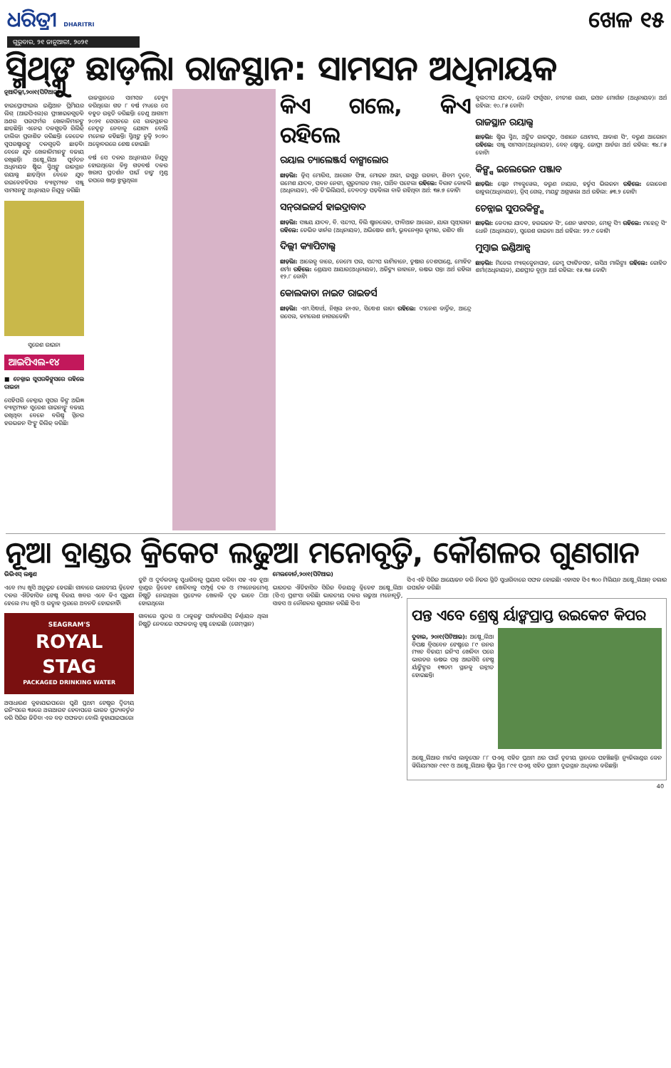ଧରିତ୍ରୀ DHARITRI
ଖେଳ ୧୫
ଗୁରୁବାର, ୨୧ ଜାନୁଆରୀ, ୨୦୨୧
ସ୍ମିଥ୍‌ଙ୍କୁ ଛାଡ଼ିଲା ରାଜସ୍ଥାନ: ସାମସନ ଅଧିନାୟକ
ନୂଆଦିଲ୍ଲୀ,୨୦।୧(ପିଟିଆଇ)
ହାଇପ୍ରୋଫାଇଲ ଇଣ୍ଡିଆନ ପ୍ରିମିୟର ଲିଗ୍ (ଆଇପିଏଲ)ର ଫ୍ରାଞ୍ଚାଇଜଗୁଡ଼ିକ ଅଣର ପରଫର୍ମର ଖେଳାଳିମାନଙ୍କୁ ଛାଡ଼ିଛନ୍ତି। ଏନେଇ ଦଳଗୁଡ଼ିକ ରିଲିଜ୍ ତାଲିକା ପ୍ରକାଶିତ କରିଛନ୍ତି। କେତେକ ସୁପରଷ୍ଟାରଙ୍କୁ ଦଳଗୁଡ଼ିକ ଛାଡ଼ିବା ବେଳେ ଯୁବ ଖେଳାଳିମାନଙ୍କୁ ବଜାୟ ରଖିଛନ୍ତି। ଅଷ୍ଟ୍ରେଲିଆ ପୂର୍ବତନ ଅଧିନାୟକ ଷ୍ଟିଭ ସ୍ମିଥ୍‌ଙ୍କୁ ରାଜସ୍ଥାନ ରୟାଲ୍ସ ଛାଡ଼ିଥିବା ବେଳେ ଯୁବ ଉଇକେଟକିପର ବ୍ୟାଟ୍ସମ୍ୟାନ ସଞ୍ଜୁ ସାମସନଙ୍କୁ ଅଧିନାୟକ ନିଯୁକ୍ତ କରିଛି।
ସୁରେଶ ରାଇନା
ଆଇପିଏଲ-୧୪
■ ଚେନ୍ନାଇ ସୁପରକିଙ୍ଗ୍‌ସରେ ରହିଲେ ରାଇନା
ସେହିପରି ଚେନ୍ନାଇ ସୁପର କିଙ୍ଗ ଅଭିଜ୍ଞ ବ୍ୟାଟ୍ସମ୍ୟାନ ସୁରେଶ ରାଇନାଙ୍କୁ ବଜାୟ ରଖିଥିବା ବେଳେ ବରିଷ୍ଠ ସ୍ପିନର ହରଭଜନ ସିଂଙ୍କୁ ରିଲିଜ୍ କରିଛି।
ରାଜସ୍ଥାନରେ ସାମସନ ଡେବ୍ୟୁ କରିଥିଲେ। ଗତ ୮ ବର୍ଷ ମଧ୍ୟରେ ସେ ବହୁତ ଉନ୍ନତି କରିଛନ୍ତି। ତେଣୁ ଆଗାମୀ ୨୦୨୧ ସେସନରେ ସେ ରାଜସ୍ଥାନର ନେତୃତ୍ୱ ନେବାକୁ ଯୋଗ୍ୟ ବୋଲି ମନୋଜ କହିଛନ୍ତି। ସ୍ମିଥ୍‌ଙ୍କ ଚୁକ୍ତି ୨୦୨୦ ଅକ୍ଟୋବରରେ ଶେଷ ହୋଇଛି।
ବର୍ଷ ସେ ଦଳର ଅଧିନାୟକ ନିଯୁକ୍ତ ହୋଇଥିଲେ। କିନ୍ତୁ ଗତବର୍ଷ ଦଳର ଖରାପ ପ୍ରଦର୍ଶନ ପାଇଁ ତାଙ୍କ ମୁଣ୍ଡ ଉପରେ ଖଣ୍ଡା ଝୁଲୁଥିଲା।
କିଏ ଗଲେ, କିଏ ରହିଲେ
ରୟାଲ ଚ୍ୟାଲେଞ୍ଜର୍ସ ବାଙ୍ଗାଲୋର
ଛାଡ଼ିଲା: କ୍ରିସ୍ ମୋରିସ, ଆରୋନ ଫିଞ୍ଚ, ମୋଇନ ଅଲୀ, ଇସୁରୁ ଉଡାନା, ଶିବମ ଦୁବେ, ଉମେଶ ଯାଦବ, ପବନ ନେଗୀ, ଗୁରୁକୀରତ ମାନ୍, ପାର୍ଥିବ ପଟେଲ। ରହିଲେ: ବିରାଟ କୋହଲି (ଅଧିନାୟକ), ଏବି ଡି'ଭିଲିୟର୍ସ, ଦେବଦତ୍ତ ପଡ଼ିକାଲ। ବାକି ରହିଥିବା ଅର୍ଥ: ୩୫.୭ କୋଟି।
ସନ୍‌ରାଇଜର୍ସ ହାଇଦ୍ରାବାଦ
ଛାଡ଼ିଲା: ସଞ୍ଜୟ ଯାଦବ, ବି. ସନ୍ଦୀପ, ବିଲି ଷ୍ଟାନଲେକ, ଫାବିଆନ ଆଲେନ, ୟାରା ପୃଥ୍ୱୀରାଜ। ରହିଲେ: ଡେଭିଡ ୱାର୍ନର (ଅଧିନାୟକ), ଅଭିଷେକ ଶର୍ମା, ଭୁବନେଶ୍ୱର କୁମାର, ରଶିଦ ଖାଁ।
ଦିଲ୍ଲୀ କ୍ୟାପିଟାଲ୍ସ
ଛାଡ଼ିଲା: ଆଲେକ୍ସ କାରେ, କେମୋ ପଲ, ସନ୍ଦୀପ ଲାମିଚାନେ, ତୁଷାର ଦେଶପାଣ୍ଡେ, ମୋହିତ ଶର୍ମା। ରହିଲେ: ଶ୍ରେୟାସ ଆୟାର(ଅଧିନାୟକ), ଅଜିଙ୍କ୍ୟ ରାହାନେ, ଋଷଭ ପନ୍ତ। ଅର୍ଥ ରହିଲା ୧୨.୮ କୋଟି।
କୋଲକାତା ନାଇଟ ରାଇଡର୍ସ
ଛାଡ଼ିଲା: ଏମ.ସିଦ୍ଧାର୍ଥ, ନିଖିଲ ନାଏକ, ସିଦ୍ଧେଶ ଲାଡ। ରହିଲେ: ଦୀନେଶ କାର୍ତ୍ତିକ, ଆନ୍ଦ୍ରେ ରସେଲ, କମଲେଶ ନାଗରକୋଟି।
କୁଲଦୀପ ଯାଦବ, ଲୋକି ଫର୍ଗୁସନ, ନୀତୀଶ ରାଣା, ଇଓନ ମୋର୍ଗାନ (ଅଧିନାୟକ)। ଅର୍ଥ ରହିଲା: ୧୦.୮୫ କୋଟି।
ରାଜସ୍ଥାନ ରୟାଲ୍ସ
ଛାଡ଼ିଲା: ଷ୍ଟିଭ ସ୍ମିଥ, ଅଙ୍କିତ ରାଜପୁତ, ଓଶାନେ ଥୋମାସ, ଆକାଶ ସିଂ, ବରୁଣ ଆରୋନ। ରହିଲେ: ସଞ୍ଜୁ ସାମସନ(ଅଧିନାୟକ), ବେନ୍ ଷ୍ଟୋକ୍ସ, ଜୋଫ୍ରା ଆର୍ଚର। ଅର୍ଥ ରହିଲା: ୩୪.୮୫ କୋଟି।
କିଙ୍ଗ୍ସ ଇଲେଭେନ ପଞ୍ଜାବ
ଛାଡ଼ିଲା: ଗ୍ଲେନ ମ୍ୟାକ୍ସୱେଲ, କରୁଣ ନାୟାର, ହର୍ଡୁସ ଭିଲଜନ। ରହିଲେ: ଲୋକେଶ ରାହୁଲ(ଅଧିନାୟକ), କ୍ରିସ୍ ଗେଲ୍, ମୟଙ୍କ ଅଗ୍ରୱାଲ। ଅର୍ଥ ରହିଲା: ୫୩.୨ କୋଟି।
ଚେନ୍ନାଇ ସୁପରକିଙ୍ଗ୍ସ
ଛାଡ଼ିଲା: କେଦାର ଯାଦବ, ହରଭଜନ ସିଂ, ଶେନ ୱାଟସନ, ମୋନୁ ସିଂ। ରହିଲେ: ମହେନ୍ଦ୍ର ସିଂ ଧୋନି (ଅଧିନାୟକ), ସୁରେଶ ରାଇନା। ଅର୍ଥ ରହିଲା: ୨୨.୯ କୋଟି।
ମୁମ୍ବାଇ ଇଣ୍ଡିଆନ୍ସ
ଛାଡ଼ିଲା: ମିଚେଲ ମ୍ୟାକ୍‌କ୍ଲେନାଘାନ, ଜେମ୍ସ ପ୍ୟାଟିନସନ, ଲସିଥ ମାଲିଙ୍ଗା। ରହିଲେ: ରୋହିତ ଶର୍ମା(ଅଧିନାୟକ), ଯଶପ୍ରୀତ ବୁମ୍ରା। ଅର୍ଥ ରହିଲା: ୧୫.୩୫ କୋଟି।
ନୂଆ ବ୍ରାଣ୍ଡର କ୍ରିକେଟ ଲଢୁଆ ମନୋବୃତ୍ତି, କୌଶଳର ଗୁଣଗାନ
ଭିଭିଏସ୍ ଲକ୍ଷ୍ମଣ
ଏବେ ମଧ୍ୟ ଖୁସି ଅନୁଭୂତ ହେଉଛି। ଗାବାରେ ଭାରତୀୟ କ୍ରିକେଟ ଦଳର ଐତିହାସିକ ଟେଷ୍ଟ ବିଜୟ ଖବର ଏବେ କିଏ ପୁରୁଣା ହେଲେ ମଧ୍ୟ ଖୁସି ଓ ଉତ୍ସାହ ସ୍ତରରେ ଅବନତି ହୋଇନାହିଁ।
SEAGRAM'S
ROYAL STAG
PACKAGED DRINKING WATER
ଅସାଧାରଣ କୁହାଯାଇପାରେ। ପୁଣି ପ୍ରଥମ ଟେଷ୍ଟର ଦ୍ୱିତୀୟ ଇନିଂସରେ ୩୬ରେ ଅଲଆଉଟ ହେବାପରେ ଭାରତ ପ୍ରତ୍ୟାବର୍ତ୍ତନ କରି ସିରିଜ ଜିତିବା ଏକ ବଡ଼ ସଫଳତା ବୋଲି କୁହାଯାଇପାରେ।
ତ୍ରୁଟି ଓ ଦୁର୍ବଳତାକୁ ସୁଧାରିବାକୁ ପ୍ରୟାସ କରିବା ସହ ଏକ ନୂଆ ବ୍ରାଣ୍ଡର କ୍ରିକେଟ ଖେଳିବାକୁ ସମ୍ପୂର୍ଣ୍ଣ ଦଳ ଓ ମ୍ୟାନେଜମେଣ୍ଟ ନିଷ୍ପତ୍ତି ନେଇଥିଲା। ପ୍ରତ୍ୟେକ ଖେଳାଳି ଦୃଢ଼ ଭାବେ ଠିଆ ହୋଇଥିଲେ।
ଗାବାରେ ସୁନ୍ଦର ଓ ଠାକୁରଙ୍କ ପାର୍ଟନରଶିପ୍ ନିର୍ଣ୍ଣାୟକ ଥିଲା। ନିଷ୍ପତ୍ତି ନେବାରେ ସଫଳତାକୁ ସ୍ପଷ୍ଟ ହୋଇଛି। (ଗେମ୍‌ପ୍ଲାନ)
ମେଲବୋର୍ନ,୨୦।୧(ପିଟିଆଇ)
ଭାରତର ଐତିହାସିକ ସିରିଜ ବିଜୟକୁ କ୍ରିକେଟ ଅଷ୍ଟ୍ରେଲିଆ (ସିଏ) ପ୍ରଶଂସା କରିଛି। ଭାରତୀୟ ଦଳର ଲଢୁଆ ମନୋବୃତ୍ତି, ସାହସ ଓ କୌଶଳର ଗୁଣଗାନ କରିଛି ସିଏ।
ସିଏ ଏହି ସିରିଜ ଆୟୋଜନ କରି ନିଜର ସ୍ଥିତି ସୁଧାରିବାରେ ସଫଳ ହୋଇଛି। ଏହାସହ ସିଏ ୩୦୦ ମିଲିୟନ ଅଷ୍ଟ୍ରେଲିଆନ୍ ଡଲାର ଉପାର୍ଜନ କରିଛି।
ପନ୍ତ ଏବେ ଶ୍ରେଷ୍ଠ ର୍ୟାଙ୍କପ୍ରାପ୍ତ ଉଇକେଟ କିପର
ଦୁବାଇ, ୨୦।୧(ପିଟିଆଇ): ଅଷ୍ଟ୍ରେଲିଆ ବିପକ୍ଷ ବ୍ରିସବେନ ଟେଷ୍ଟରେ ୮୯ ରନର ମ୍ୟାଚ ବିଜୟୀ ଇନିଂସ ଖେଳିବା ପରେ ଭାରତର ଋଷଭ ପନ୍ତ ଆଇସିସି ଟେଷ୍ଟ ର୍ୟାଙ୍କିଙ୍ଗର ୧୩ତମ ସ୍ଥାନକୁ ଉନ୍ନୀତ ହୋଇଛନ୍ତି।
ଅଷ୍ଟ୍ରେଲିଆର ମାର୍ନସ ଲାବୁସେନ ୮୮ ପଏଣ୍ଟ ସହିତ ପ୍ରଥମ ଥର ପାଇଁ ତୃତୀୟ ସ୍ଥାନରେ ପହଞ୍ଚିଛନ୍ତି। ନ୍ୟୁଜିଲାଣ୍ଡର କେନ ୱିଲିୟମସନ ୯୧୯ ଓ ଅଷ୍ଟ୍ରେଲିଆର ଷ୍ଟିଭ ସ୍ମିଥ ୮୯୧ ପଏଣ୍ଟ ସହିତ ପ୍ରଥମ ଦୁଇସ୍ଥାନ ଅଧିକାର କରିଛନ୍ତି।
40